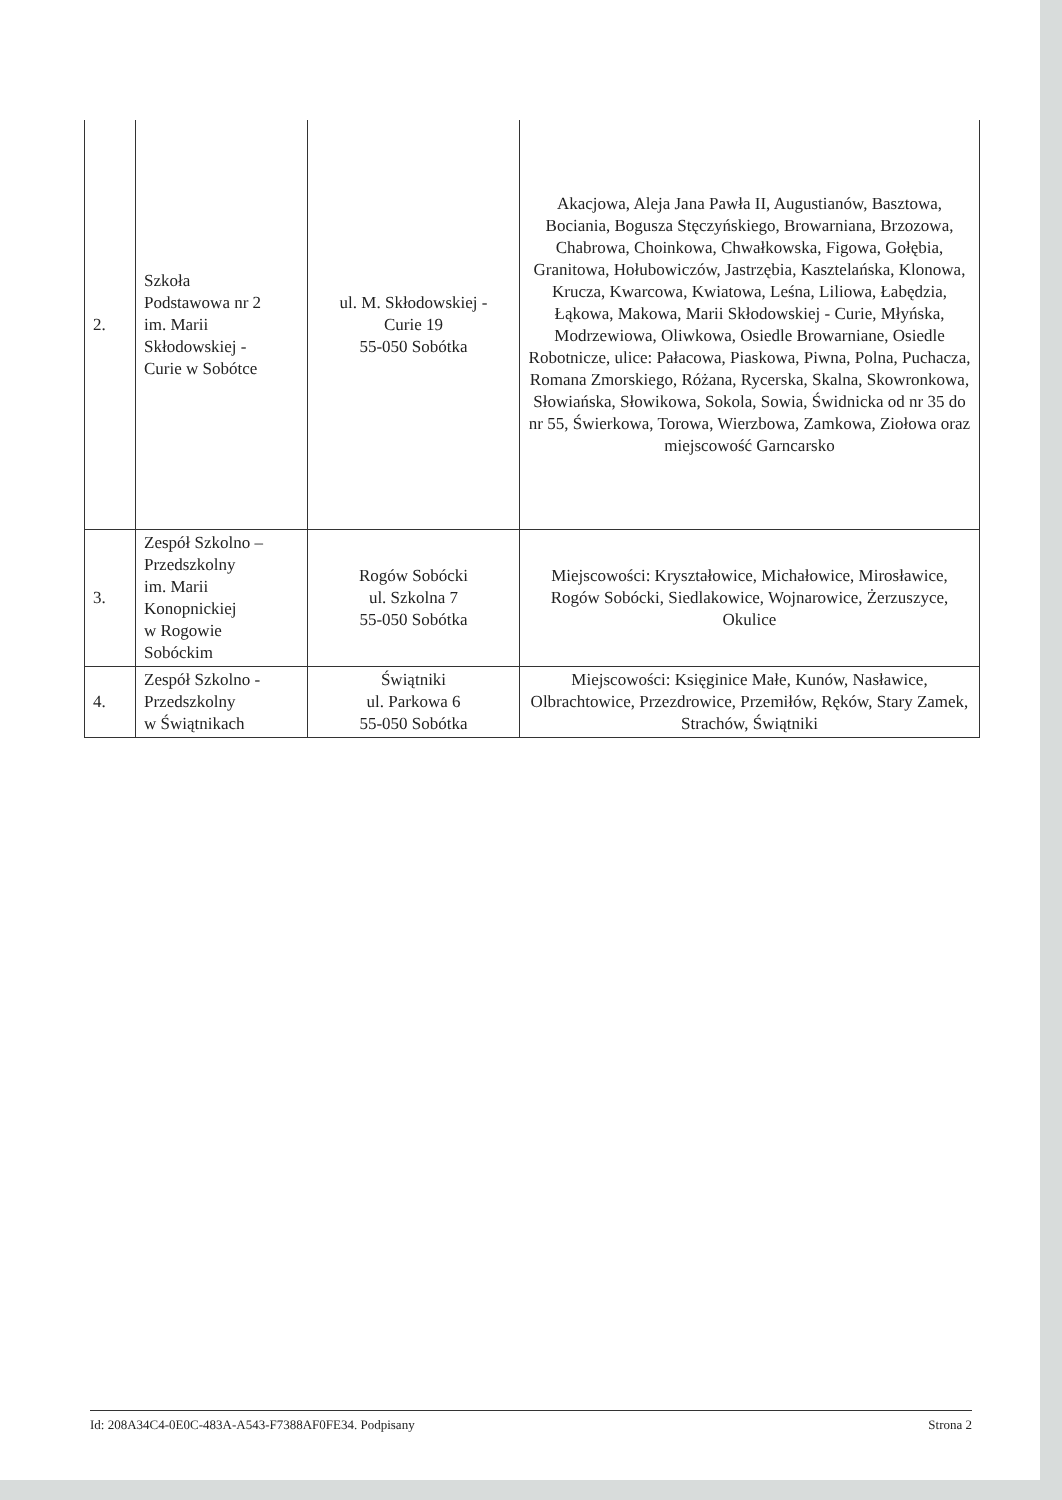| 2. | Szkoła Podstawowa nr 2 im. Marii Skłodowskiej - Curie w Sobótce | ul. M. Skłodowskiej - Curie 19 55-050 Sobótka | Akacjowa, Aleja Jana Pawła II, Augustianów, Basztowa, Bociania, Bogusza Stęczyńskiego, Browarniana, Brzozowa, Chabrowa, Choinkowa, Chwałkowska, Figowa, Gołębia, Granitowa, Hołubowiczów, Jastrzębia, Kasztelańska, Klonowa, Krucza, Kwarcowa, Kwiatowa, Leśna, Liliowa, Łabędzia, Łąkowa, Makowa, Marii Skłodowskiej - Curie, Młyńska, Modrzewiowa, Oliwkowa, Osiedle Browarniane, Osiedle Robotnicze, ulice: Pałacowa, Piaskowa, Piwna, Polna, Puchacza, Romana Zmorskiego, Różana, Rycerska, Skalna, Skowronkowa, Słowiańska, Słowikowa, Sokola, Sowia, Świdnicka od nr 35 do nr 55, Świerkowa, Torowa, Wierzbowa, Zamkowa, Ziołowa oraz miejscowość Garncarsko |
| 3. | Zespół Szkolno – Przedszkolny im. Marii Konopnickiej w Rogowie Sobóckim | Rogów Sobócki ul. Szkolna 7 55-050 Sobótka | Miejscowości: Kryształowice, Michałowice, Mirosławice, Rogów Sobócki, Siedlakowice, Wojnarowice, Żerzuszyce, Okulice |
| 4. | Zespół Szkolno - Przedszkolny w Świątnikach | Świątniki ul. Parkowa 6 55-050 Sobótka | Miejscowości: Księginice Małe, Kunów, Nasławice, Olbrachtowice, Przezdrowice, Przemiłów, Ręków, Stary Zamek, Strachów, Świątniki |
Id: 208A34C4-0E0C-483A-A543-F7388AF0FE34. Podpisany Strona 2